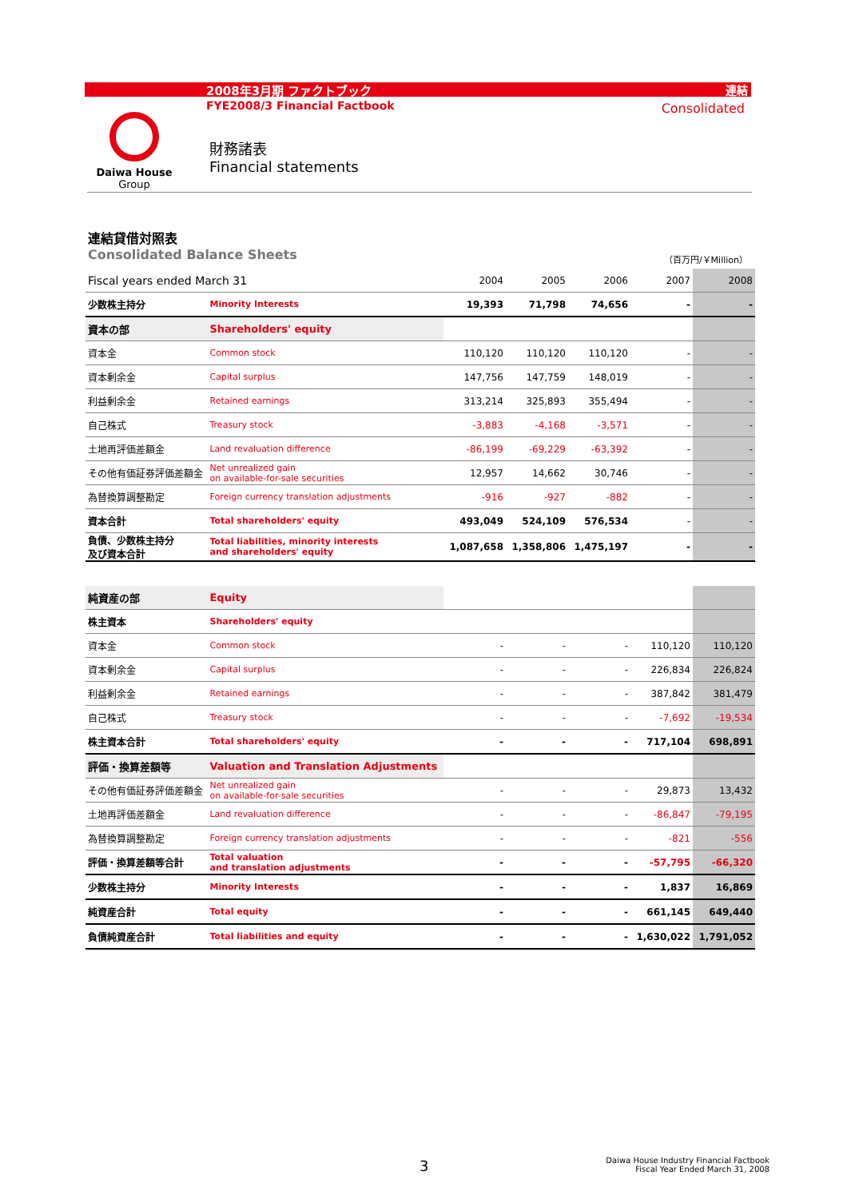2008年3月期 ファクトブック 連結
FYE2008/3 Financial Factbook Consolidated
Daiwa House
Group
財務諸表
Financial statements
連結貸借対照表
Consolidated Balance Sheets
（百万円/￥Million）
| Fiscal years ended March 31 | | 2004 | 2005 | 2006 | 2007 | 2008 |
| --- | --- | --- | --- | --- | --- | --- |
| 少数株主持分 | Minority Interests | 19,393 | 71,798 | 74,656 | - | - |
| 資本の部 | Shareholders' equity | | | | | |
| 資本金 | Common stock | 110,120 | 110,120 | 110,120 | - | - |
| 資本剰余金 | Capital surplus | 147,756 | 147,759 | 148,019 | - | - |
| 利益剰余金 | Retained earnings | 313,214 | 325,893 | 355,494 | - | - |
| 自己株式 | Treasury stock | -3,883 | -4,168 | -3,571 | - | - |
| 土地再評価差額金 | Land revaluation difference | -86,199 | -69,229 | -63,392 | - | - |
| その他有価証券評価差額金 | Net unrealized gain on available-for-sale securities | 12,957 | 14,662 | 30,746 | - | - |
| 為替換算調整勘定 | Foreign currency translation adjustments | -916 | -927 | -882 | - | - |
| 資本合計 | Total shareholders' equity | 493,049 | 524,109 | 576,534 | - | - |
| 負債、少数株主持分 及び資本合計 | Total liabilities, minority interests and shareholders' equity | 1,087,658 | 1,358,806 | 1,475,197 | - | - |
| 純資産の部 | Equity | | | | | |
| 株主資本 | Shareholders' equity | | | | | |
| 資本金 | Common stock | - | - | - | 110,120 | 110,120 |
| 資本剰余金 | Capital surplus | - | - | - | 226,834 | 226,824 |
| 利益剰余金 | Retained earnings | - | - | - | 387,842 | 381,479 |
| 自己株式 | Treasury stock | - | - | - | -7,692 | -19,534 |
| 株主資本合計 | Total shareholders' equity | - | - | - | 717,104 | 698,891 |
| 評価・換算差額等 | Valuation and Translation Adjustments | | | | | |
| その他有価証券評価差額金 | Net unrealized gain on available-for-sale securities | - | - | - | 29,873 | 13,432 |
| 土地再評価差額金 | Land revaluation difference | - | - | - | -86,847 | -79,195 |
| 為替換算調整勘定 | Foreign currency translation adjustments | - | - | - | -821 | -556 |
| 評価・換算差額等合計 | Total valuation and translation adjustments | - | - | - | -57,795 | -66,320 |
| 少数株主持分 | Minority Interests | - | - | - | 1,837 | 16,869 |
| 純資産合計 | Total equity | - | - | - | 661,145 | 649,440 |
| 負債純資産合計 | Total liabilities and equity | - | - | - | 1,630,022 | 1,791,052 |
3
Daiwa House Industry Financial Factbook
Fiscal Year Ended March 31, 2008